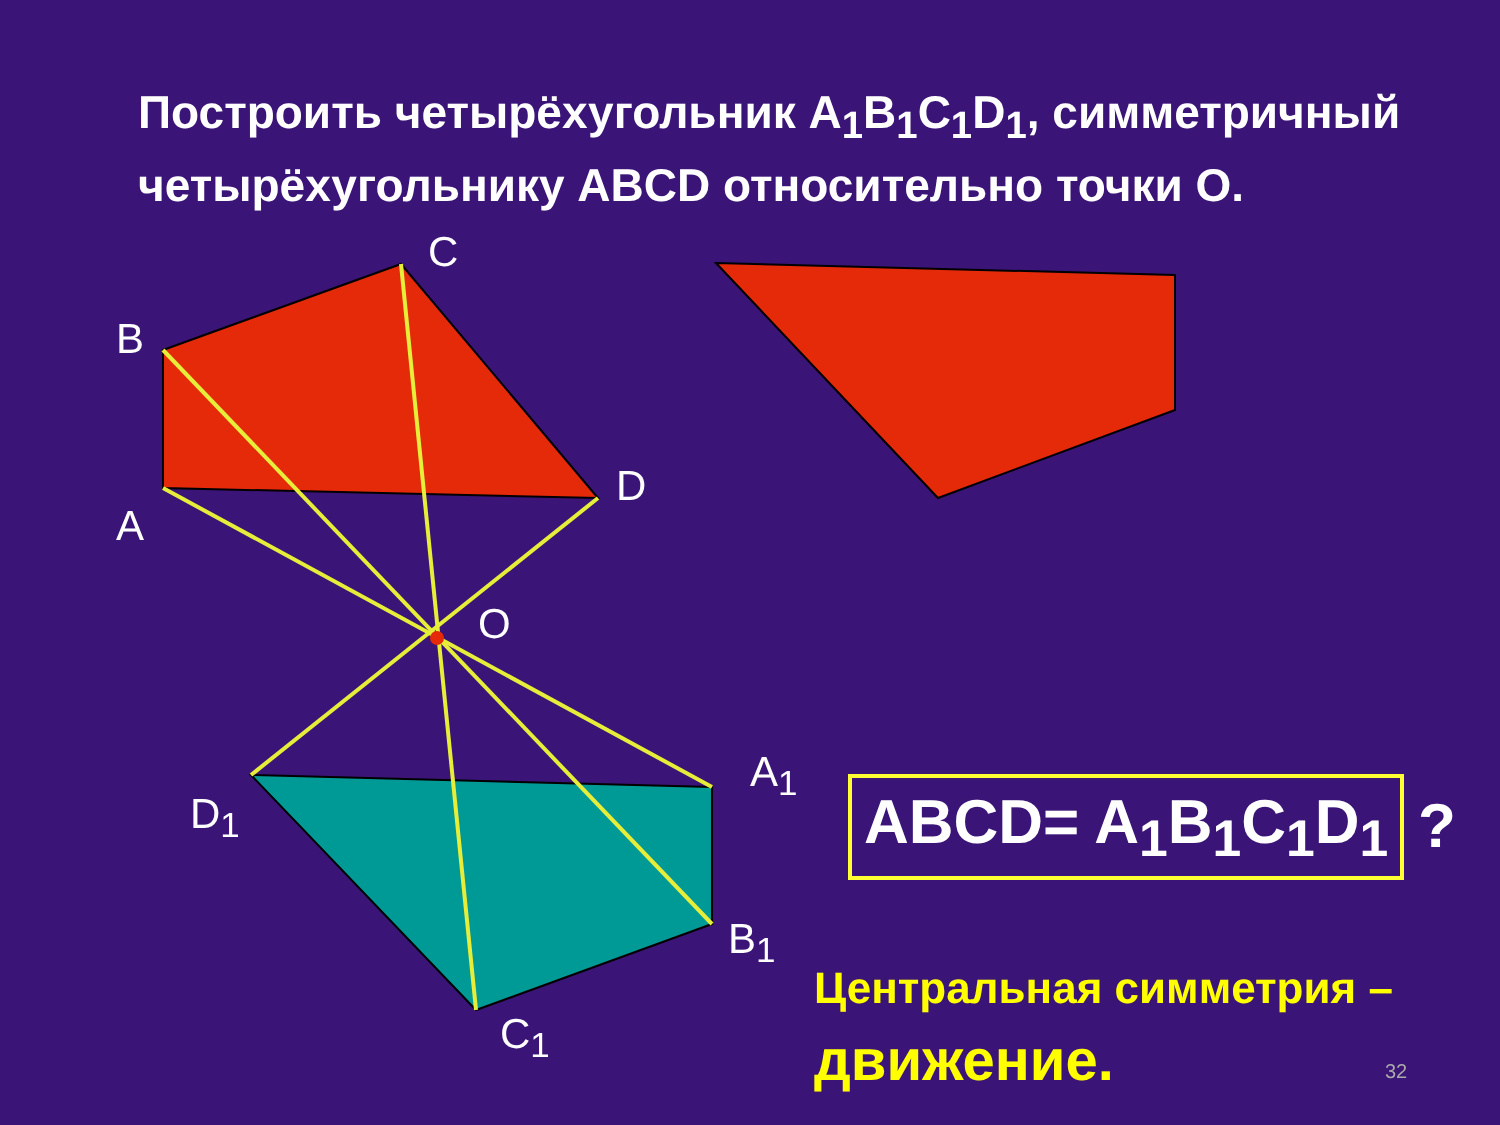Построить четырёхугольник A<sub>1</sub>B<sub>1</sub>C<sub>1</sub>D<sub>1</sub>, симметричный
четырёхугольнику ABCD относительно точки O.
C
B
A
D
O
A<sub>1</sub>
D<sub>1</sub>
B<sub>1</sub>
C<sub>1</sub>
ABCD= A<sub>1</sub>B<sub>1</sub>C<sub>1</sub>D<sub>1</sub> ?
Центральная симметрия –
движение.
32